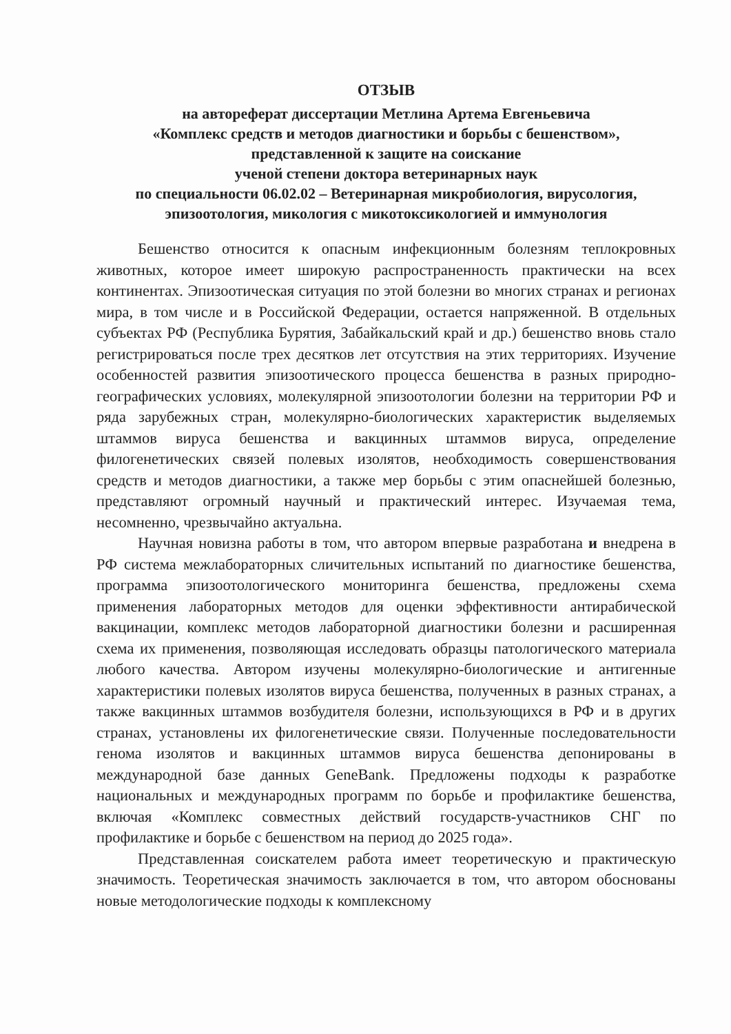ОТЗЫВ
на автореферат диссертации Метлина Артема Евгеньевича
«Комплекс средств и методов диагностики и борьбы с бешенством»,
представленной к защите на соискание
ученой степени доктора ветеринарных наук
по специальности 06.02.02 – Ветеринарная микробиология, вирусология, эпизоотология, микология с микотоксикологией и иммунология
Бешенство относится к опасным инфекционным болезням теплокровных животных, которое имеет широкую распространенность практически на всех континентах. Эпизоотическая ситуация по этой болезни во многих странах и регионах мира, в том числе и в Российской Федерации, остается напряженной. В отдельных субъектах РФ (Республика Бурятия, Забайкальский край и др.) бешенство вновь стало регистрироваться после трех десятков лет отсутствия на этих территориях. Изучение особенностей развития эпизоотического процесса бешенства в разных природно-географических условиях, молекулярной эпизоотологии болезни на территории РФ и ряда зарубежных стран, молекулярно-биологических характеристик выделяемых штаммов вируса бешенства и вакцинных штаммов вируса, определение филогенетических связей полевых изолятов, необходимость совершенствования средств и методов диагностики, а также мер борьбы с этим опаснейшей болезнью, представляют огромный научный и практический интерес. Изучаемая тема, несомненно, чрезвычайно актуальна.
Научная новизна работы в том, что автором впервые разработана и внедрена в РФ система межлабораторных сличительных испытаний по диагностике бешенства, программа эпизоотологического мониторинга бешенства, предложены схема применения лабораторных методов для оценки эффективности антирабической вакцинации, комплекс методов лабораторной диагностики болезни и расширенная схема их применения, позволяющая исследовать образцы патологического материала любого качества. Автором изучены молекулярно-биологические и антигенные характеристики полевых изолятов вируса бешенства, полученных в разных странах, а также вакцинных штаммов возбудителя болезни, использующихся в РФ и в других странах, установлены их филогенетические связи. Полученные последовательности генома изолятов и вакцинных штаммов вируса бешенства депонированы в международной базе данных GeneBank. Предложены подходы к разработке национальных и международных программ по борьбе и профилактике бешенства, включая «Комплекс совместных действий государств-участников СНГ по профилактике и борьбе с бешенством на период до 2025 года».
Представленная соискателем работа имеет теоретическую и практическую значимость. Теоретическая значимость заключается в том, что автором обоснованы новые методологические подходы к комплексному